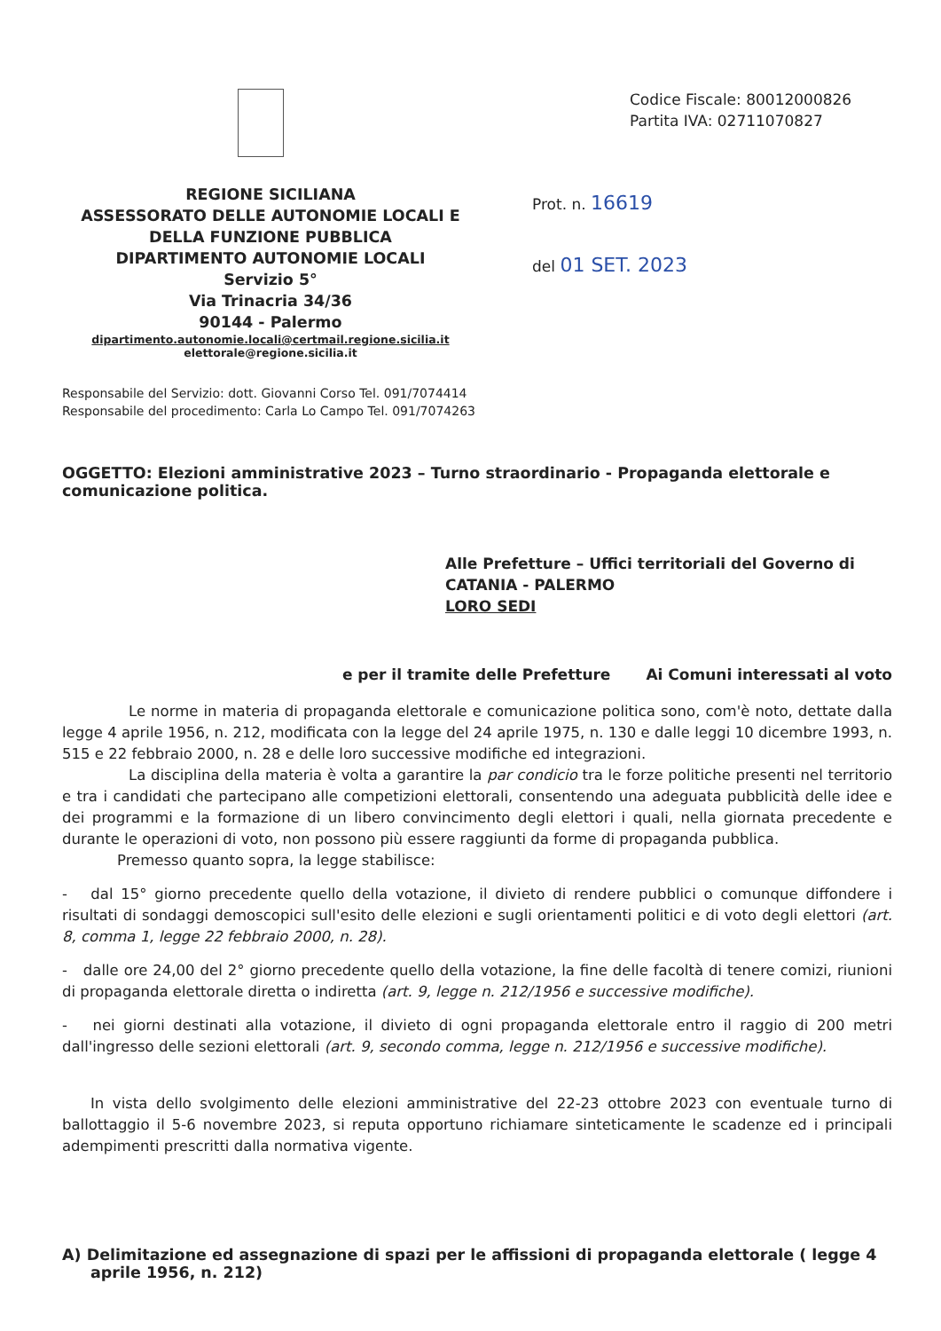REGIONE SICILIANA
ASSESSORATO DELLE AUTONOMIE LOCALI E
DELLA FUNZIONE PUBBLICA
DIPARTIMENTO AUTONOMIE LOCALI
Servizio 5°
Via Trinacria 34/36
90144 - Palermo
dipartimento.autonomie.locali@certmail.regione.sicilia.it
elettorale@regione.sicilia.it
Codice Fiscale: 80012000826
Partita IVA: 02711070827
Prot. n. 16619
del 01 SET. 2023
Responsabile del Servizio: dott. Giovanni Corso Tel. 091/7074414
Responsabile del procedimento: Carla Lo Campo Tel. 091/7074263
OGGETTO: Elezioni amministrative 2023 – Turno straordinario - Propaganda elettorale e comunicazione politica.
Alle Prefetture – Uffici territoriali del Governo di
CATANIA - PALERMO
LORO SEDI
e per il tramite delle Prefetture Ai Comuni interessati al voto
Le norme in materia di propaganda elettorale e comunicazione politica sono, com'è noto, dettate dalla legge 4 aprile 1956, n. 212, modificata con la legge del 24 aprile 1975, n. 130 e dalle leggi 10 dicembre 1993, n. 515 e 22 febbraio 2000, n. 28 e delle loro successive modifiche ed integrazioni.
La disciplina della materia è volta a garantire la par condicio tra le forze politiche presenti nel territorio e tra i candidati che partecipano alle competizioni elettorali, consentendo una adeguata pubblicità delle idee e dei programmi e la formazione di un libero convincimento degli elettori i quali, nella giornata precedente e durante le operazioni di voto, non possono più essere raggiunti da forme di propaganda pubblica.
Premesso quanto sopra, la legge stabilisce:
- dal 15° giorno precedente quello della votazione, il divieto di rendere pubblici o comunque diffondere i risultati di sondaggi demoscopici sull'esito delle elezioni e sugli orientamenti politici e di voto degli elettori (art. 8, comma 1, legge 22 febbraio 2000, n. 28).
- dalle ore 24,00 del 2° giorno precedente quello della votazione, la fine delle facoltà di tenere comizi, riunioni di propaganda elettorale diretta o indiretta (art. 9, legge n. 212/1956 e successive modifiche).
- nei giorni destinati alla votazione, il divieto di ogni propaganda elettorale entro il raggio di 200 metri dall'ingresso delle sezioni elettorali (art. 9, secondo comma, legge n. 212/1956 e successive modifiche).
In vista dello svolgimento delle elezioni amministrative del 22-23 ottobre 2023 con eventuale turno di ballottaggio il 5-6 novembre 2023, si reputa opportuno richiamare sinteticamente le scadenze ed i principali adempimenti prescritti dalla normativa vigente.
A) Delimitazione ed assegnazione di spazi per le affissioni di propaganda elettorale ( legge 4 aprile 1956, n. 212)